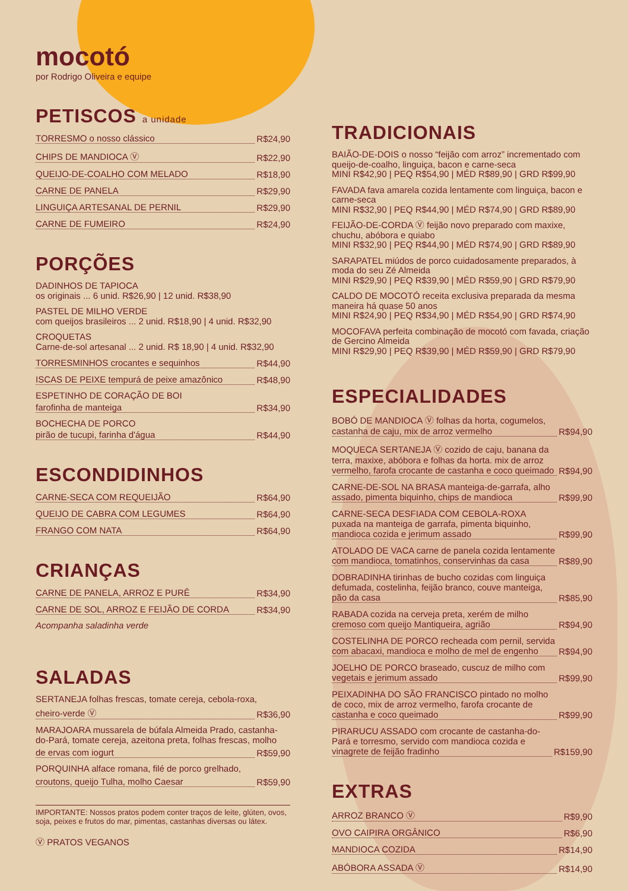mocotó
por Rodrigo Oliveira e equipe
PETISCOS a unidade
TORRESMO o nosso clássico R$24,90
CHIPS DE MANDIOCA Ⓥ R$22,90
QUEIJO-DE-COALHO COM MELADO R$18,90
CARNE DE PANELA R$29,90
LINGUIÇA ARTESANAL DE PERNIL R$29,90
CARNE DE FUMEIRO R$24,90
PORÇÕES
DADINHOS DE TAPIOCA
os originais ... 6 unid. R$26,90 | 12 unid. R$38,90
PASTEL DE MILHO VERDE
com queijos brasileiros ... 2 unid. R$18,90 | 4 unid. R$32,90
CROQUETAS
Carne-de-sol artesanal ... 2 unid. R$ 18,90 | 4 unid. R$32,90
TORRESMINHOS crocantes e sequinhos R$44,90
ISCAS DE PEIXE tempurá de peixe amazônico R$48,90
ESPETINHO DE CORAÇÃO DE BOI
farofinha de manteiga R$34,90
BOCHECHA DE PORCO
pirão de tucupi, farinha d'água R$44,90
ESCONDIDINHOS
CARNE-SECA COM REQUEIJÃO R$64,90
QUEIJO DE CABRA COM LEGUMES R$64,90
FRANGO COM NATA R$64,90
CRIANÇAS
CARNE DE PANELA, ARROZ E PURÊ R$34,90
CARNE DE SOL, ARROZ E FEIJÃO DE CORDA R$34,90
Acompanha saladinha verde
SALADAS
SERTANEJA folhas frescas, tomate cereja, cebola-roxa,
cheiro-verde Ⓥ R$36,90
MARAJOARA mussarela de búfala Almeida Prado, castanha-do-Pará, tomate cereja, azeitona preta, folhas frescas, molho
de ervas com iogurt R$59,90
PORQUINHA alface romana, filé de porco grelhado,
croutons, queijo Tulha, molho Caesar R$59,90
IMPORTANTE: Nossos pratos podem conter traços de leite, glúten, ovos, soja, peixes e frutos do mar, pimentas, castanhas diversas ou látex.
Ⓥ PRATOS VEGANOS
TRADICIONAIS
BAIÃO-DE-DOIS o nosso “feijão com arroz” incrementado com queijo-de-coalho, linguiça, bacon e carne-seca
MINI R$42,90 | PEQ R$54,90 | MÉD R$89,90 | GRD R$99,90
FAVADA fava amarela cozida lentamente com linguiça, bacon e carne-seca
MINI R$32,90 | PEQ R$44,90 | MÉD R$74,90 | GRD R$89,90
FEIJÃO-DE-CORDA Ⓥ feijão novo preparado com maxixe, chuchu, abóbora e quiabo
MINI R$32,90 | PEQ R$44,90 | MÉD R$74,90 | GRD R$89,90
SARAPATEL miúdos de porco cuidadosamente preparados, à moda do seu Zé Almeida
MINI R$29,90 | PEQ R$39,90 | MÉD R$59,90 | GRD R$79,90
CALDO DE MOCOTÓ receita exclusiva preparada da mesma maneira há quase 50 anos
MINI R$24,90 | PEQ R$34,90 | MÉD R$54,90 | GRD R$74,90
MOCOFAVA perfeita combinação de mocotó com favada, criação de Gercino Almeida
MINI R$29,90 | PEQ R$39,90 | MÉD R$59,90 | GRD R$79,90
ESPECIALIDADES
BOBÓ DE MANDIOCA Ⓥ folhas da horta, cogumelos, castanha de caju, mix de arroz vermelho R$94,90
MOQUECA SERTANEJA Ⓥ cozido de caju, banana da terra, maxixe, abóbora e folhas da horta. mix de arroz vermelho, farofa crocante de castanha e coco queimado R$94,90
CARNE-DE-SOL NA BRASA manteiga-de-garrafa, alho assado, pimenta biquinho, chips de mandioca R$99,90
CARNE-SECA DESFIADA COM CEBOLA-ROXA puxada na manteiga de garrafa, pimenta biquinho, mandioca cozida e jerimum assado R$99,90
ATOLADO DE VACA carne de panela cozida lentamente com mandioca, tomatinhos, conservinhas da casa R$89,90
DOBRADINHA tirinhas de bucho cozidas com linguiça defumada, costelinha, feijão branco, couve manteiga, pão da casa R$85,90
RABADA cozida na cerveja preta, xerém de milho cremoso com queijo Mantiqueira, agrião R$94,90
COSTELINHA DE PORCO recheada com pernil, servida com abacaxi, mandioca e molho de mel de engenho R$94,90
JOELHO DE PORCO braseado, cuscuz de milho com vegetais e jerimum assado R$99,90
PEIXADINHA DO SÃO FRANCISCO pintado no molho de coco, mix de arroz vermelho, farofa crocante de castanha e coco queimado R$99,90
PIRARUCU ASSADO com crocante de castanha-do-Pará e torresmo, servido com mandioca cozida e vinagrete de feijão fradinho R$159,90
EXTRAS
ARROZ BRANCO Ⓥ R$9,90
OVO CAIPIRA ORGÂNICO R$6,90
MANDIOCA COZIDA R$14,90
ABÓBORA ASSADA Ⓥ R$14,90